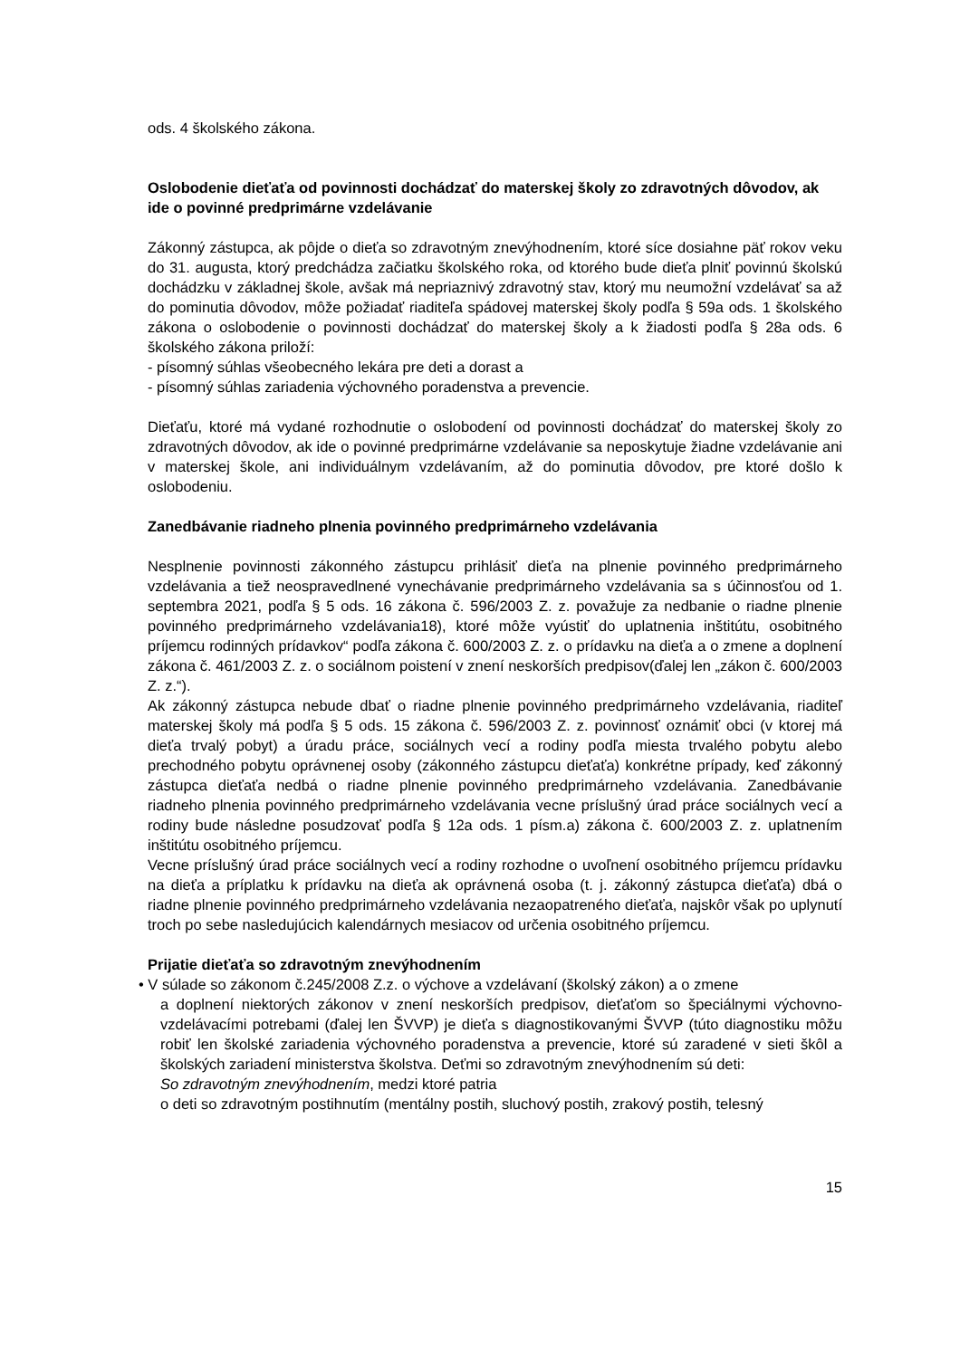ods. 4 školského zákona.
Oslobodenie dieťaťa od povinnosti dochádzať do materskej školy zo zdravotných dôvodov, ak ide o povinné predprimárne vzdelávanie
Zákonný zástupca, ak pôjde o dieťa so zdravotným znevýhodnením, ktoré síce dosiahne päť rokov veku do 31. augusta, ktorý predchádza začiatku školského roka, od ktorého bude dieťa plniť povinnú školskú dochádzku v základnej škole, avšak má nepriaznivý zdravotný stav, ktorý mu neumožní vzdelávať sa až do pominutia dôvodov, môže požiadať riaditeľa spádovej materskej školy podľa § 59a ods. 1 školského zákona o oslobodenie o povinnosti dochádzať do materskej školy a k žiadosti podľa § 28a ods. 6 školského zákona priloží:
- písomný súhlas všeobecného lekára pre deti a dorast a
- písomný súhlas zariadenia výchovného poradenstva a prevencie.
Dieťaťu, ktoré má vydané rozhodnutie o oslobodení od povinnosti dochádzať do materskej školy zo zdravotných dôvodov, ak ide o povinné predprimárne vzdelávanie sa neposkytuje žiadne vzdelávanie ani v materskej škole, ani individuálnym vzdelávaním, až do pominutia dôvodov, pre ktoré došlo k oslobodeniu.
Zanedbávanie riadneho plnenia povinného predprimárneho vzdelávania
Nesplnenie povinnosti zákonného zástupcu prihlásiť dieťa na plnenie povinného predprimárneho vzdelávania a tiež neospravedlnené vynechávanie predprimárneho vzdelávania sa s účinnosťou od 1. septembra 2021, podľa § 5 ods. 16 zákona č. 596/2003 Z. z. považuje za nedbanie o riadne plnenie povinného predprimárneho vzdelávania18), ktoré môže vyústiť do uplatnenia inštitútu, osobitného príjemcu rodinných prídavkov“ podľa zákona č. 600/2003 Z. z. o prídavku na dieťa a o zmene a doplnení zákona č. 461/2003 Z. z. o sociálnom poistení v znení neskorších predpisov(ďalej len „zákon č. 600/2003 Z. z.“).
Ak zákonný zástupca nebude dbať o riadne plnenie povinného predprimárneho vzdelávania, riaditeľ materskej školy má podľa § 5 ods. 15 zákona č. 596/2003 Z. z. povinnosť oznámiť obci (v ktorej má dieťa trvalý pobyt) a úradu práce, sociálnych vecí a rodiny podľa miesta trvalého pobytu alebo prechodného pobytu oprávnenej osoby (zákonného zástupcu dieťaťa) konkrétne prípady, keď zákonný zástupca dieťaťa nedbá o riadne plnenie povinného predprimárneho vzdelávania. Zanedbávanie riadneho plnenia povinného predprimárneho vzdelávania vecne príslušný úrad práce sociálnych vecí a rodiny bude následne posudzovať podľa § 12a ods. 1 písm.a) zákona č. 600/2003 Z. z. uplatnením inštitútu osobitného príjemcu.
Vecne príslušný úrad práce sociálnych vecí a rodiny rozhodne o uvoľnení osobitného príjemcu prídavku na dieťa a príplatku k prídavku na dieťa ak oprávnená osoba (t. j. zákonný zástupca dieťaťa) dbá o riadne plnenie povinného predprimárneho vzdelávania nezaopatreného dieťaťa, najskôr však po uplynutí troch po sebe nasledujúcich kalendárnych mesiacov od určenia osobitného príjemcu.
Prijatie dieťaťa so zdravotným znevýhodnením
• V súlade so zákonom č.245/2008 Z.z. o výchove a vzdelávaní (školský zákon) a o zmene
a doplnení niektorých zákonov v znení neskorších predpisov, dieťaťom so špeciálnymi výchovno-vzdelávacími potrebami (ďalej len ŠVVP) je dieťa s diagnostikovanými ŠVVP (túto diagnostiku môžu robiť len školské zariadenia výchovného poradenstva a prevencie, ktoré sú zaradené v sieti škôl a školských zariadení ministerstva školstva. Deťmi so zdravotným znevýhodnením sú deti:
So zdravotným znevýhodnením, medzi ktoré patria
o deti so zdravotným postihnutím (mentálny postih, sluchový postih, zrakový postih, telesný
15